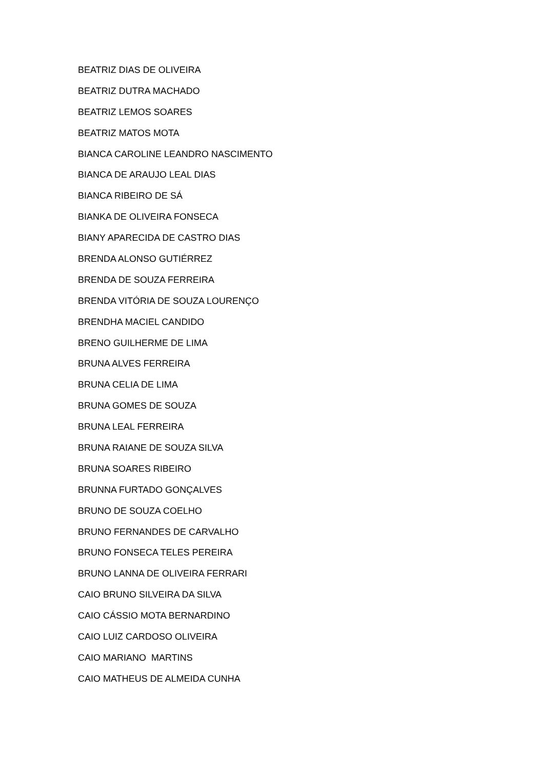BEATRIZ DIAS DE OLIVEIRA
BEATRIZ DUTRA MACHADO
BEATRIZ LEMOS SOARES
BEATRIZ MATOS MOTA
BIANCA CAROLINE LEANDRO NASCIMENTO
BIANCA DE ARAUJO LEAL DIAS
BIANCA RIBEIRO DE SÁ
BIANKA DE OLIVEIRA FONSECA
BIANY APARECIDA DE CASTRO DIAS
BRENDA ALONSO GUTIÉRREZ
BRENDA DE SOUZA FERREIRA
BRENDA VITÓRIA DE SOUZA LOURENÇO
BRENDHA MACIEL CANDIDO
BRENO GUILHERME DE LIMA
BRUNA ALVES FERREIRA
BRUNA CELIA DE LIMA
BRUNA GOMES DE SOUZA
BRUNA LEAL FERREIRA
BRUNA RAIANE DE SOUZA SILVA
BRUNA SOARES RIBEIRO
BRUNNA FURTADO GONÇALVES
BRUNO DE SOUZA COELHO
BRUNO FERNANDES DE CARVALHO
BRUNO FONSECA TELES PEREIRA
BRUNO LANNA DE OLIVEIRA FERRARI
CAIO BRUNO SILVEIRA DA SILVA
CAIO CÁSSIO MOTA BERNARDINO
CAIO LUIZ CARDOSO OLIVEIRA
CAIO MARIANO MARTINS
CAIO MATHEUS DE ALMEIDA CUNHA